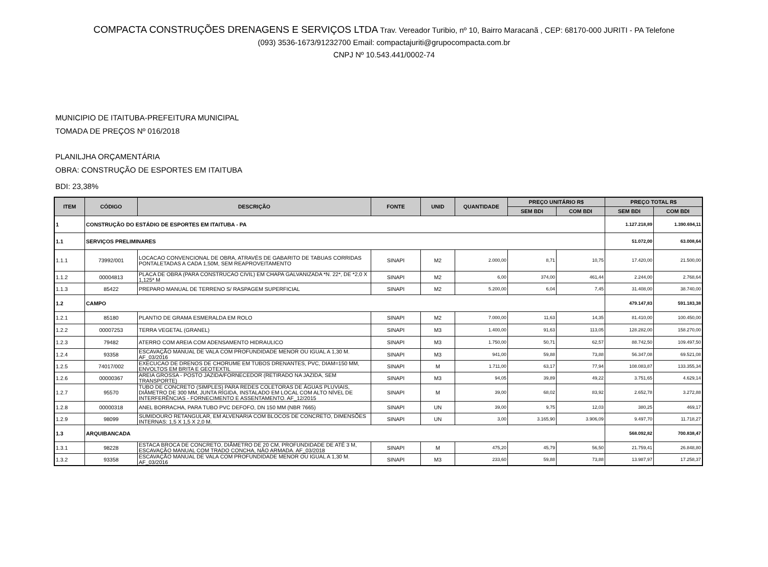COMPACTA CONSTRUÇÕES DRENAGENS E SERVIÇOS LTDA Trav. Vereador Turibio, nº 10, Bairro Maracanã , CEP: 68170-000 JURITI - PA Telefone
(093) 3536-1673/91232700 Email: compactajuriti@grupocompacta.com.br
CNPJ Nº 10.543.441/0002-74
MUNICIPIO DE ITAITUBA-PREFEITURA MUNICIPAL
TOMADA DE PREÇOS Nº 016/2018
PLANILJHA ORÇAMENTÁRIA
OBRA: CONSTRUÇÃO DE ESPORTES EM ITAITUBA
BDI: 23,38%
| ITEM | CÓDIGO | DESCRIÇÃO | FONTE | UNID | QUANTIDADE | PREÇO UNITÁRIO R$ | | PREÇO TOTAL R$ | |
| --- | --- | --- | --- | --- | --- | --- | --- | --- | --- |
| | | | | | | SEM BDI | COM BDI | SEM BDI | COM BDI |
| 1 | CONSTRUÇÃO DO ESTÁDIO DE ESPORTES EM ITAITUBA - PA | | | | | | | 1.127.218,89 | 1.390.694,11 |
| 1.1 | SERVIÇOS PRELIMINARES | | | | | | | 51.072,00 | 63.008,64 |
| 1.1.1 | 73992/001 | LOCACAO CONVENCIONAL DE OBRA, ATRAVÉS DE GABARITO DE TABUAS CORRIDAS PONTALETADAS A CADA 1,50M, SEM REAPROVEITAMENTO | SINAPI | M2 | 2.000,00 | 8,71 | 10,75 | 17.420,00 | 21.500,00 |
| 1.1.2 | 00004813 | PLACA DE OBRA (PARA CONSTRUCAO CIVIL) EM CHAPA GALVANIZADA *N. 22*, DE *2,0 X 1,125* M | SINAPI | M2 | 6,00 | 374,00 | 461,44 | 2.244,00 | 2.768,64 |
| 1.1.3 | 85422 | PREPARO MANUAL DE TERRENO S/ RASPAGEM SUPERFICIAL | SINAPI | M2 | 5.200,00 | 6,04 | 7,45 | 31.408,00 | 38.740,00 |
| 1.2 | CAMPO | | | | | | | 479.147,83 | 591.183,38 |
| 1.2.1 | 85180 | PLANTIO DE GRAMA ESMERALDA EM ROLO | SINAPI | M2 | 7.000,00 | 11,63 | 14,35 | 81.410,00 | 100.450,00 |
| 1.2.2 | 00007253 | TERRA VEGETAL (GRANEL) | SINAPI | M3 | 1.400,00 | 91,63 | 113,05 | 128.282,00 | 158.270,00 |
| 1.2.3 | 79482 | ATERRO COM AREIA COM ADENSAMENTO HIDRAULICO | SINAPI | M3 | 1.750,00 | 50,71 | 62,57 | 88.742,50 | 109.497,50 |
| 1.2.4 | 93358 | ESCAVAÇÃO MANUAL DE VALA COM PROFUNDIDADE MENOR OU IGUAL A 1,30 M. AF_03/2016 | SINAPI | M3 | 941,00 | 59,88 | 73,88 | 56.347,08 | 69.521,08 |
| 1.2.5 | 74017/002 | EXECUCAO DE DRENOS DE CHORUME EM TUBOS DRENANTES, PVC, DIAM=150 MM, ENVOLTOS EM BRITA E GEOTEXTIL | SINAPI | M | 1.711,00 | 63,17 | 77,94 | 108.083,87 | 133.355,34 |
| 1.2.6 | 00000367 | AREIA GROSSA - POSTO JAZIDA/FORNECEDOR (RETIRADO NA JAZIDA, SEM TRANSPORTE) | SINAPI | M3 | 94,05 | 39,89 | 49,22 | 3.751,65 | 4.629,14 |
| 1.2.7 | 95570 | TUBO DE CONCRETO (SIMPLES) PARA REDES COLETORAS DE ÁGUAS PLUVIAIS, DIÂMETRO DE 300 MM, JUNTA RÍGIDA, INSTALADO EM LOCAL COM ALTO NÍVEL DE INTERFERÊNCIAS - FORNECIMENTO E ASSENTAMENTO. AF_12/2015 | SINAPI | M | 39,00 | 68,02 | 83,92 | 2.652,78 | 3.272,88 |
| 1.2.8 | 00000318 | ANEL BORRACHA, PARA TUBO PVC DEFOFO, DN 150 MM (NBR 7665) | SINAPI | UN | 39,00 | 9,75 | 12,03 | 380,25 | 469,17 |
| 1.2.9 | 98099 | SUMIDOURO RETANGULAR, EM ALVENARIA COM BLOCOS DE CONCRETO, DIMENSÕES INTERNAS: 1,5 X 1,5 X 2,0 M. | SINAPI | UN | 3,00 | 3.165,90 | 3.906,09 | 9.497,70 | 11.718,27 |
| 1.3 | ARQUIBANCADA | | | | | | | 568.092,82 | 700.838,47 |
| 1.3.1 | 98228 | ESTACA BROCA DE CONCRETO, DIÂMETRO DE 20 CM, PROFUNDIDADE DE ATÉ 3 M, ESCAVAÇÃO MANUAL COM TRADO CONCHA, NÃO ARMADA. AF_03/2018 | SINAPI | M | 475,20 | 45,79 | 56,50 | 21.759,41 | 26.848,80 |
| 1.3.2 | 93358 | ESCAVAÇÃO MANUAL DE VALA COM PROFUNDIDADE MENOR OU IGUAL A 1,30 M. AF_03/2016 | SINAPI | M3 | 233,60 | 59,88 | 73,88 | 13.987,97 | 17.258,37 |